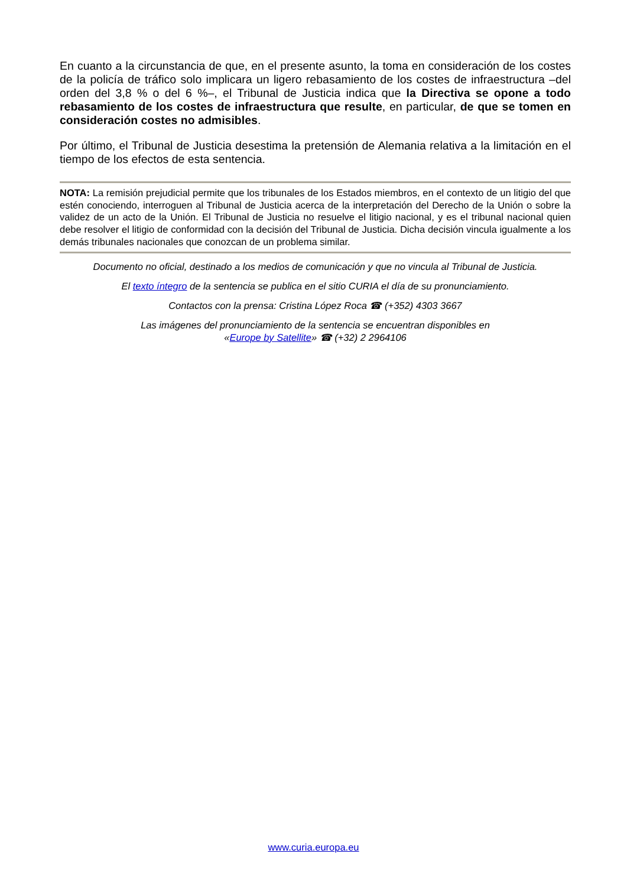En cuanto a la circunstancia de que, en el presente asunto, la toma en consideración de los costes de la policía de tráfico solo implicara un ligero rebasamiento de los costes de infraestructura –del orden del 3,8 % o del 6 %–, el Tribunal de Justicia indica que la Directiva se opone a todo rebasamiento de los costes de infraestructura que resulte, en particular, de que se tomen en consideración costes no admisibles.
Por último, el Tribunal de Justicia desestima la pretensión de Alemania relativa a la limitación en el tiempo de los efectos de esta sentencia.
NOTA: La remisión prejudicial permite que los tribunales de los Estados miembros, en el contexto de un litigio del que estén conociendo, interroguen al Tribunal de Justicia acerca de la interpretación del Derecho de la Unión o sobre la validez de un acto de la Unión. El Tribunal de Justicia no resuelve el litigio nacional, y es el tribunal nacional quien debe resolver el litigio de conformidad con la decisión del Tribunal de Justicia. Dicha decisión vincula igualmente a los demás tribunales nacionales que conozcan de un problema similar.
Documento no oficial, destinado a los medios de comunicación y que no vincula al Tribunal de Justicia.
El texto íntegro de la sentencia se publica en el sitio CURIA el día de su pronunciamiento.
Contactos con la prensa: Cristina López Roca ☎ (+352) 4303 3667
Las imágenes del pronunciamiento de la sentencia se encuentran disponibles en
«Europe by Satellite» ☎ (+32) 2 2964106
www.curia.europa.eu